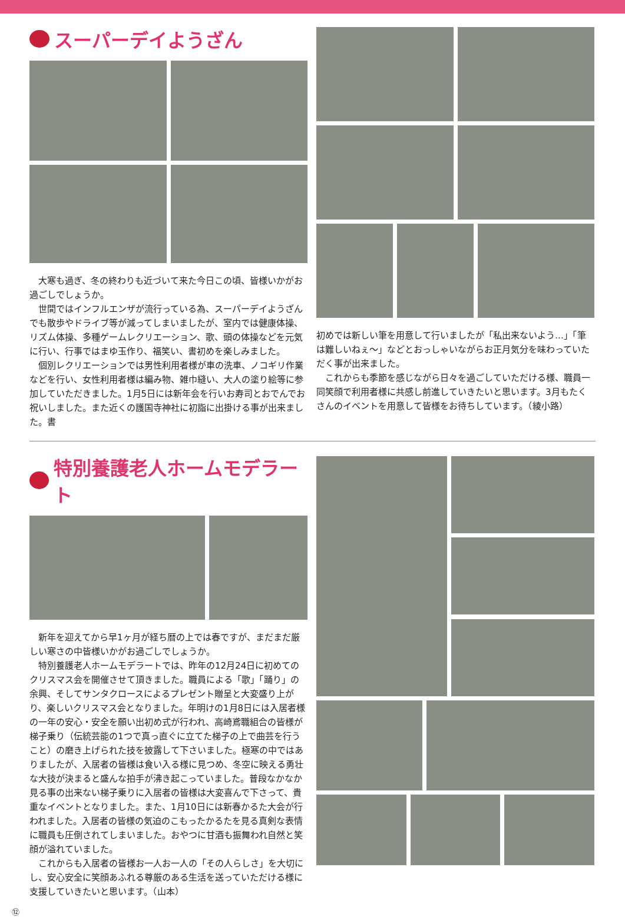スーパーデイようざん
大寒も過ぎ、冬の終わりも近づいて来た今日この頃、皆様いかがお過ごしでしょうか。
世間ではインフルエンザが流行っている為、スーパーデイようざんでも散歩やドライブ等が減ってしまいましたが、室内では健康体操、リズム体操、多種ゲームレクリエーション、歌、頭の体操などを元気に行い、行事ではまゆ玉作り、福笑い、書初めを楽しみました。
個別レクリエーションでは男性利用者様が車の洗車、ノコギリ作業などを行い、女性利用者様は編み物、雑巾縫い、大人の塗り絵等に参加していただきました。1月5日には新年会を行いお寿司とおでんでお祝いしました。また近くの護国寺神社に初詣に出掛ける事が出来ました。書
初めでは新しい筆を用意して行いましたが「私出来ないよう…」「筆は難しいねぇ～」などとおっしゃいながらお正月気分を味わっていただく事が出来ました。
これからも季節を感じながら日々を過ごしていただける様、職員一同笑顔で利用者様に共感し前進していきたいと思います。3月もたくさんのイベントを用意して皆様をお待ちしています。（綾小路）
特別養護老人ホームモデラート
新年を迎えてから早1ヶ月が経ち暦の上では春ですが、まだまだ厳しい寒さの中皆様いかがお過ごしでしょうか。
特別養護老人ホームモデラートでは、昨年の12月24日に初めてのクリスマス会を開催させて頂きました。職員による「歌」「踊り」の余興、そしてサンタクロースによるプレゼント贈呈と大変盛り上がり、楽しいクリスマス会となりました。年明けの1月8日には入居者様の一年の安心・安全を願い出初め式が行われ、高崎鳶職組合の皆様が梯子乗り（伝統芸能の1つで真っ直ぐに立てた梯子の上で曲芸を行うこと）の磨き上げられた技を披露して下さいました。極寒の中ではありましたが、入居者の皆様は食い入る様に見つめ、冬空に映える勇壮な大技が決まると盛んな拍手が沸き起こっていました。普段なかなか見る事の出来ない梯子乗りに入居者の皆様は大変喜んで下さって、貴重なイベントとなりました。また、1月10日には新春かるた大会が行われました。入居者の皆様の気迫のこもったかるたを見る真剣な表情に職員も圧倒されてしまいました。おやつに甘酒も振舞われ自然と笑顔が溢れていました。
これからも入居者の皆様お一人お一人の「その人らしさ」を大切にし、安心安全に笑顔あふれる尊厳のある生活を送っていただける様に支援していきたいと思います。（山本）
⑫